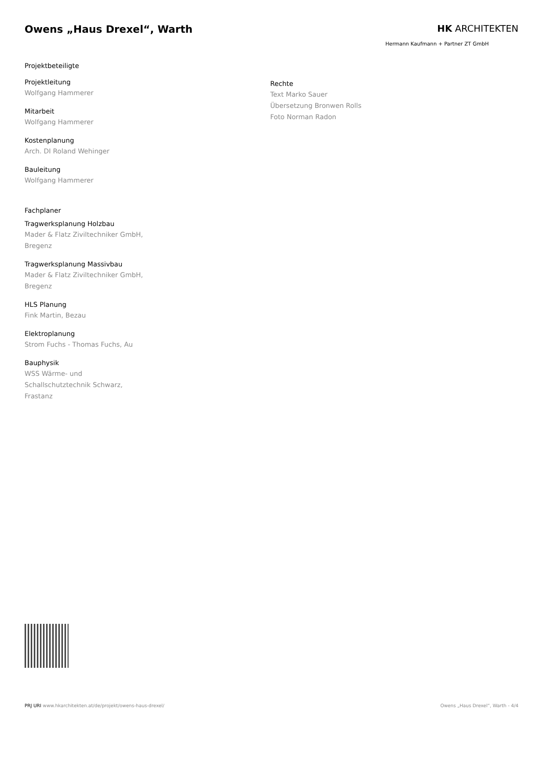Owens „Haus Drexel“, Warth HK ARCHITEKTEN
Hermann Kaufmann + Partner ZT GmbH
Projektbeteiligte
Projektleitung
Wolfgang Hammerer
Mitarbeit
Wolfgang Hammerer
Kostenplanung
Arch. DI Roland Wehinger
Bauleitung
Wolfgang Hammerer
Fachplaner
Tragwerksplanung Holzbau
Mader & Flatz Ziviltechniker GmbH,
Bregenz
Tragwerksplanung Massivbau
Mader & Flatz Ziviltechniker GmbH,
Bregenz
HLS Planung
Fink Martin, Bezau
Elektroplanung
Strom Fuchs - Thomas Fuchs, Au
Bauphysik
WSS Wärme- und
Schallschutztechnik Schwarz,
Frastanz
Rechte
Text Marko Sauer
Übersetzung Bronwen Rolls
Foto Norman Radon
PRJ URI www.hkarchitekten.at/de/projekt/owens-haus-drexel/
Owens „Haus Drexel“, Warth - 4/4